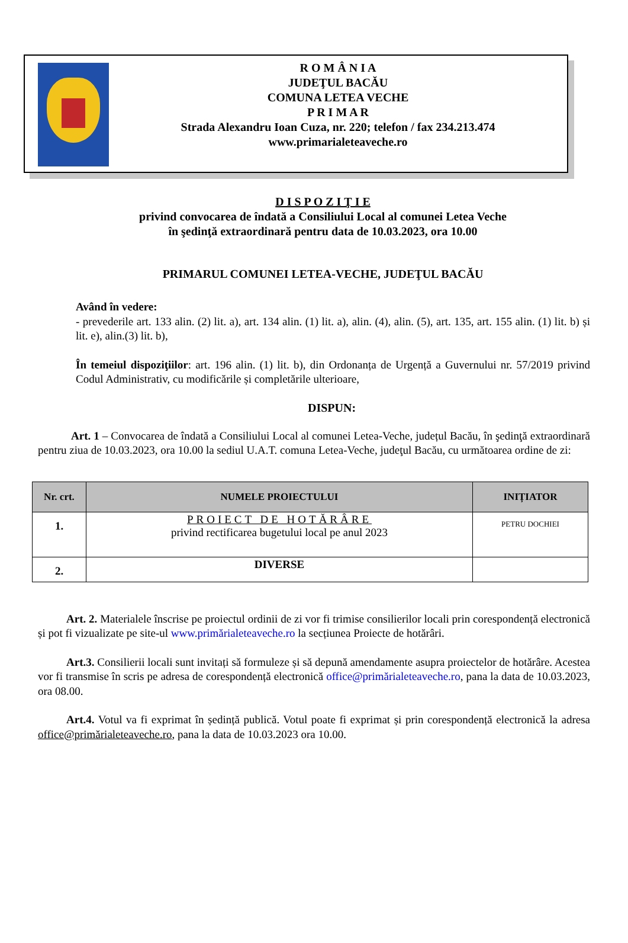R O M Â N I A
JUDEŢUL BACĂU
COMUNA LETEA VECHE
P R I M A R
Strada Alexandru Ioan Cuza, nr. 220; telefon / fax 234.213.474
www.primarialeteaveche.ro
D I S P O Z I Ţ I E
privind convocarea de îndată a Consiliului Local al comunei Letea Veche
în şedinţă extraordinară pentru data de 10.03.2023, ora 10.00
PRIMARUL COMUNEI LETEA-VECHE, JUDEŢUL BACĂU
Având în vedere:
- prevederile art. 133 alin. (2) lit. a), art. 134 alin. (1) lit. a), alin. (4), alin. (5), art. 135, art. 155 alin. (1) lit. b) și lit. e), alin.(3) lit. b),
În temeiul dispoziţiilor: art. 196 alin. (1) lit. b), din Ordonanța de Urgență a Guvernului nr. 57/2019 privind Codul Administrativ, cu modificările și completările ulterioare,
DISPUN:
Art. 1 – Convocarea de îndată a Consiliului Local al comunei Letea-Veche, județul Bacău, în şedinţă extraordinară pentru ziua de 10.03.2023, ora 10.00 la sediul U.A.T. comuna Letea-Veche, judeţul Bacău, cu următoarea ordine de zi:
| Nr. crt. | NUMELE PROIECTULUI | INIȚIATOR |
| --- | --- | --- |
| 1. | PROIECT DE HOTĂRÂRE privind rectificarea bugetului local pe anul 2023 | PETRU DOCHIEI |
| 2. | DIVERSE | |
Art. 2. Materialele înscrise pe proiectul ordinii de zi vor fi trimise consilierilor locali prin corespondență electronică și pot fi vizualizate pe site-ul www.primărialeteaveche.ro la secțiunea Proiecte de hotărâri.
Art.3. Consilierii locali sunt invitați să formuleze și să depună amendamente asupra proiectelor de hotărâre. Acestea vor fi transmise în scris pe adresa de corespondență electronică office@primărialeteaveche.ro, pana la data de 10.03.2023, ora 08.00.
Art.4. Votul va fi exprimat în ședință publică. Votul poate fi exprimat și prin corespondență electronică la adresa office@primărialeteaveche.ro, pana la data de 10.03.2023 ora 10.00.